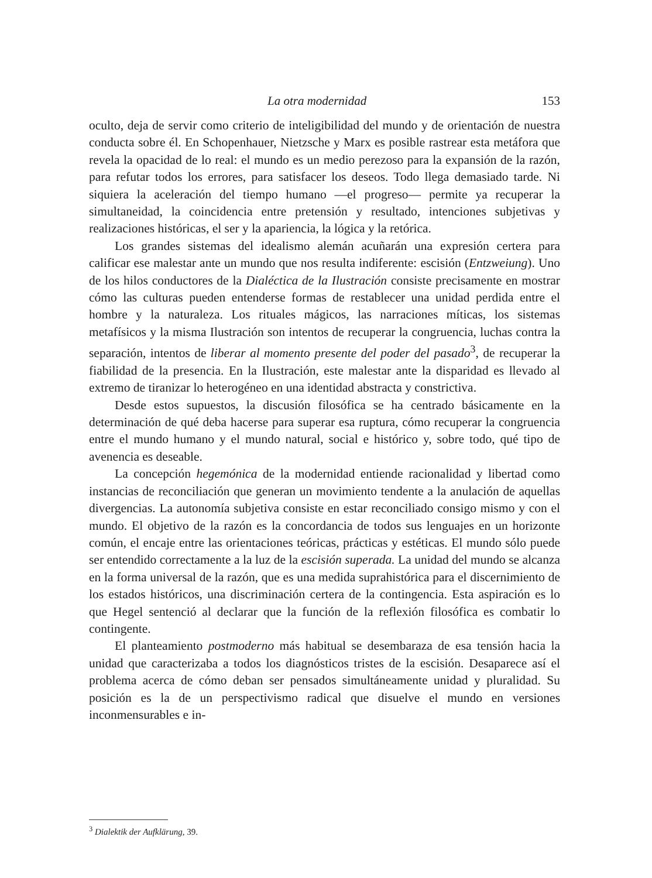La otra modernidad 153
oculto, deja de servir como criterio de inteligibilidad del mundo y de orientación de nuestra conducta sobre él. En Schopenhauer, Nietzsche y Marx es posible rastrear esta metáfora que revela la opacidad de lo real: el mundo es un medio perezoso para la expansión de la razón, para refutar todos los errores, para satisfacer los deseos. Todo llega demasiado tarde. Ni siquiera la aceleración del tiempo humano —el progreso— permite ya recuperar la simultaneidad, la coincidencia entre pretensión y resultado, intenciones subjetivas y realizaciones históricas, el ser y la apariencia, la lógica y la retórica.
Los grandes sistemas del idealismo alemán acuñarán una expresión certera para calificar ese malestar ante un mundo que nos resulta indiferente: escisión (Entzweiung). Uno de los hilos conductores de la Dialéctica de la Ilustración consiste precisamente en mostrar cómo las culturas pueden entenderse formas de restablecer una unidad perdida entre el hombre y la naturaleza. Los rituales mágicos, las narraciones míticas, los sistemas metafísicos y la misma Ilustración son intentos de recuperar la congruencia, luchas contra la separación, intentos de liberar al momento presente del poder del pasado<sup>3</sup>, de recuperar la fiabilidad de la presencia. En la Ilustración, este malestar ante la disparidad es llevado al extremo de tiranizar lo heterogéneo en una identidad abstracta y constrictiva.
Desde estos supuestos, la discusión filosófica se ha centrado básicamente en la determinación de qué deba hacerse para superar esa ruptura, cómo recuperar la congruencia entre el mundo humano y el mundo natural, social e histórico y, sobre todo, qué tipo de avenencia es deseable.
La concepción hegemónica de la modernidad entiende racionalidad y libertad como instancias de reconciliación que generan un movimiento tendente a la anulación de aquellas divergencias. La autonomía subjetiva consiste en estar reconciliado consigo mismo y con el mundo. El objetivo de la razón es la concordancia de todos sus lenguajes en un horizonte común, el encaje entre las orientaciones teóricas, prácticas y estéticas. El mundo sólo puede ser entendido correctamente a la luz de la escisión superada. La unidad del mundo se alcanza en la forma universal de la razón, que es una medida suprahistórica para el discernimiento de los estados históricos, una discriminación certera de la contingencia. Esta aspiración es lo que Hegel sentenció al declarar que la función de la reflexión filosófica es combatir lo contingente.
El planteamiento postmoderno más habitual se desembaraza de esa tensión hacia la unidad que caracterizaba a todos los diagnósticos tristes de la escisión. Desaparece así el problema acerca de cómo deban ser pensados simultáneamente unidad y pluralidad. Su posición es la de un perspectivismo radical que disuelve el mundo en versiones inconmensurables e in-
<sup>3</sup> Dialektik der Aufklärung, 39.